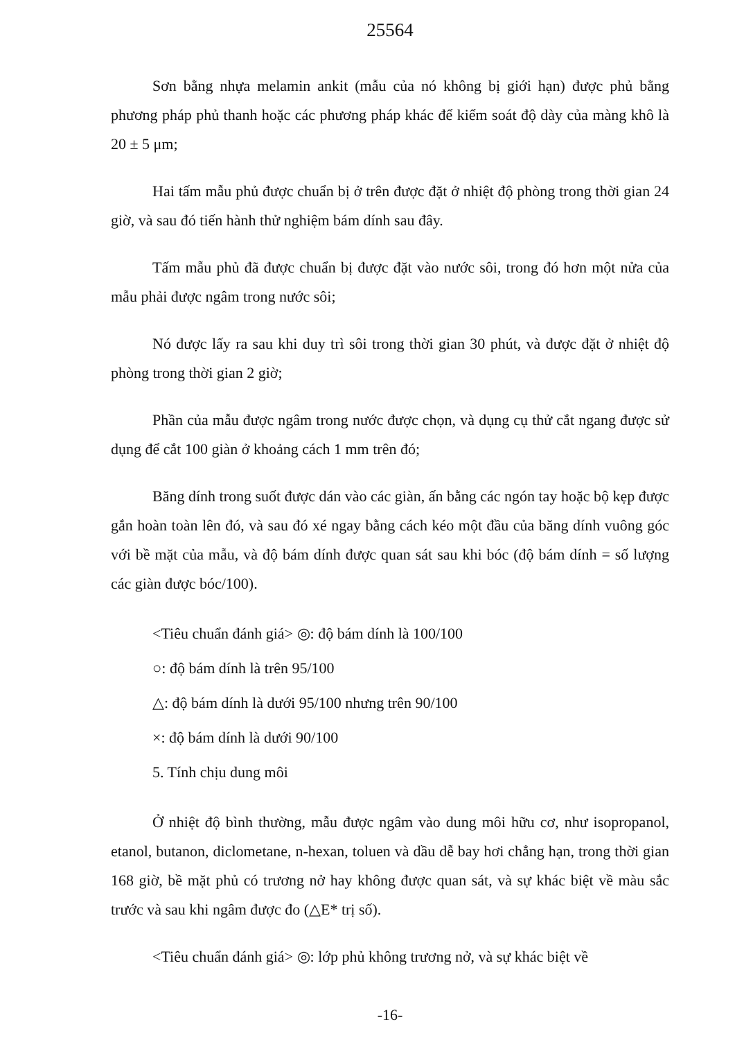25564
Sơn bằng nhựa melamin ankit (mẫu của nó không bị giới hạn) được phủ bằng phương pháp phủ thanh hoặc các phương pháp khác để kiểm soát độ dày của màng khô là 20 ± 5 μm;
Hai tấm mẫu phủ được chuẩn bị ở trên được đặt ở nhiệt độ phòng trong thời gian 24 giờ, và sau đó tiến hành thử nghiệm bám dính sau đây.
Tấm mẫu phủ đã được chuẩn bị được đặt vào nước sôi, trong đó hơn một nửa của mẫu phải được ngâm trong nước sôi;
Nó được lấy ra sau khi duy trì sôi trong thời gian 30 phút, và được đặt ở nhiệt độ phòng trong thời gian 2 giờ;
Phần của mẫu được ngâm trong nước được chọn, và dụng cụ thử cắt ngang được sử dụng để cắt 100 giàn ở khoảng cách 1 mm trên đó;
Băng dính trong suốt được dán vào các giàn, ấn bằng các ngón tay hoặc bộ kẹp được gắn hoàn toàn lên đó, và sau đó xé ngay bằng cách kéo một đầu của băng dính vuông góc với bề mặt của mẫu, và độ bám dính được quan sát sau khi bóc (độ bám dính = số lượng các giàn được bóc/100).
<Tiêu chuẩn đánh giá> ◎: độ bám dính là 100/100
○: độ bám dính là trên 95/100
△: độ bám dính là dưới 95/100 nhưng trên 90/100
×: độ bám dính là dưới 90/100
5. Tính chịu dung môi
Ở nhiệt độ bình thường, mẫu được ngâm vào dung môi hữu cơ, như isopropanol, etanol, butanon, diclometane, n-hexan, toluen và dầu dễ bay hơi chẳng hạn, trong thời gian 168 giờ, bề mặt phủ có trương nở hay không được quan sát, và sự khác biệt về màu sắc trước và sau khi ngâm được đo (△E* trị số).
<Tiêu chuẩn đánh giá> ◎: lớp phủ không trương nở, và sự khác biệt về
-16-